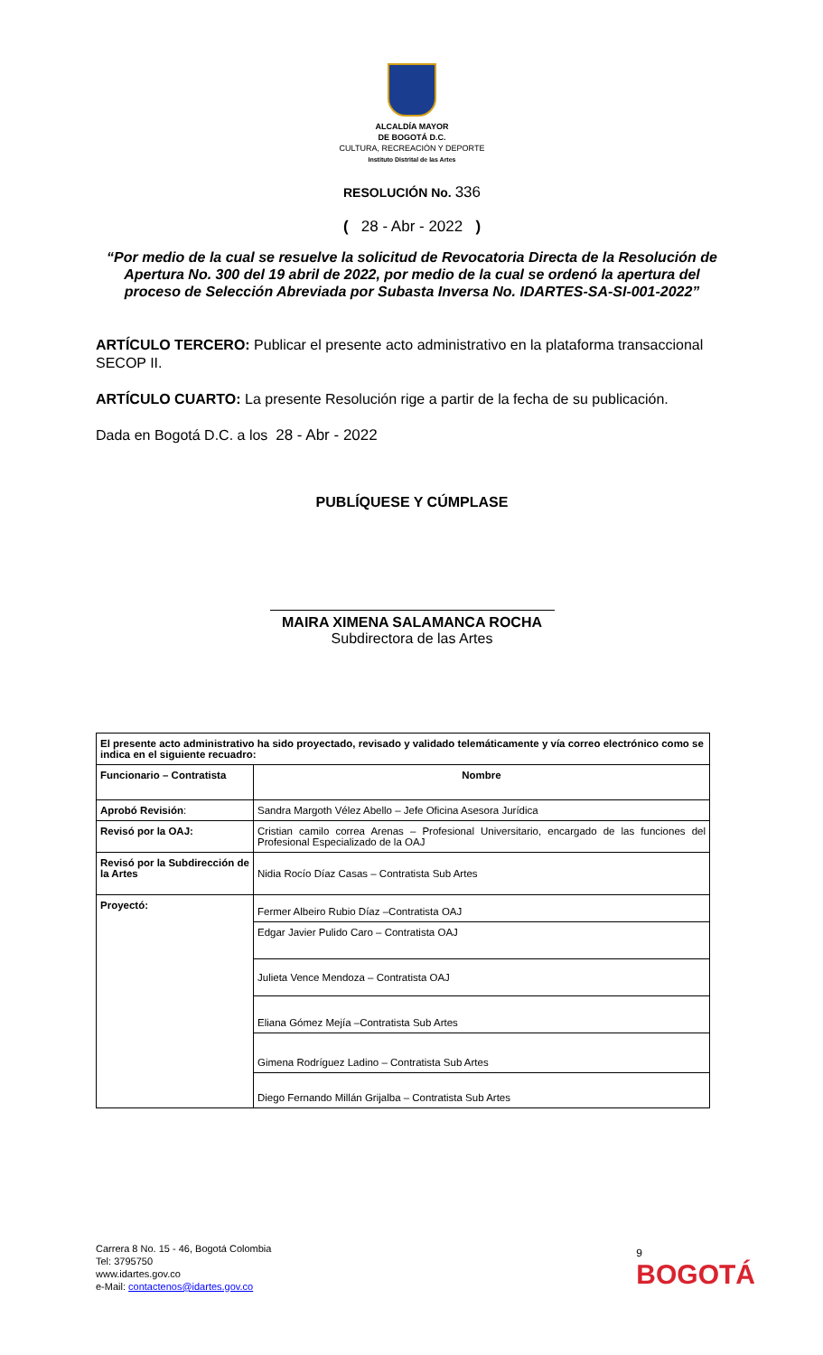ALCALDÍA MAYOR
DE BOGOTÁ D.C.
CULTURA, RECREACIÓN Y DEPORTE
Instituto Distrital de las Artes
RESOLUCIÓN No. 336
( 28 - Abr - 2022 )
“Por medio de la cual se resuelve la solicitud de Revocatoria Directa de la Resolución de Apertura No. 300 del 19 abril de 2022, por medio de la cual se ordenó la apertura del proceso de Selección Abreviada por Subasta Inversa No. IDARTES-SA-SI-001-2022”
ARTÍCULO TERCERO: Publicar el presente acto administrativo en la plataforma transaccional SECOP II.
ARTÍCULO CUARTO: La presente Resolución rige a partir de la fecha de su publicación.
Dada en Bogotá D.C. a los 28 - Abr - 2022
PUBLÍQUESE Y CÚMPLASE
MAIRA XIMENA SALAMANCA ROCHA
Subdirectora de las Artes
| El presente acto administrativo ha sido proyectado, revisado y validado telemáticamente y vía correo electrónico como se indica en el siguiente recuadro: | |
| --- | --- |
| Funcionario – Contratista | Nombre |
| Aprobó Revisión : | Sandra Margoth Vélez Abello – Jefe Oficina Asesora Jurídica |
| Revisó por la OAJ: | Cristian camilo correa Arenas – Profesional Universitario, encargado de las funciones del Profesional Especializado de la OAJ |
| Revisó por la Subdirección de la Artes | Nidia Rocío Díaz Casas – Contratista Sub Artes |
| Proyectó: | Fermer Albeiro Rubio Díaz –Contratista OAJ |
| | Edgar Javier Pulido Caro – Contratista OAJ |
| | Julieta Vence Mendoza – Contratista OAJ |
| | Eliana Gómez Mejía –Contratista Sub Artes |
| | Gimena Rodríguez Ladino – Contratista Sub Artes |
| | Diego Fernando Millán Grijalba – Contratista Sub Artes |
Carrera 8 No. 15 - 46, Bogotá Colombia
Tel: 3795750
www.idartes.gov.co
e-Mail: contactenos@idartes.gov.co
9
BOGOTÁ